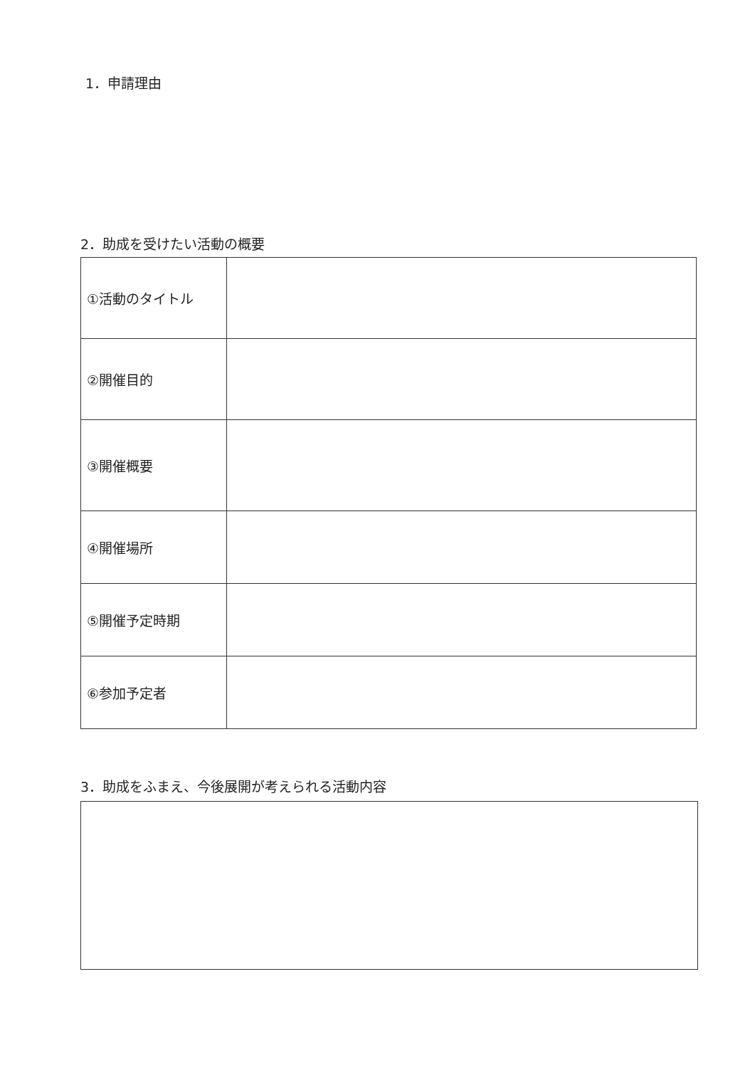1．申請理由
2．助成を受けたい活動の概要
| ①活動のタイトル | |
| ②開催目的 | |
| ③開催概要 | |
| ④開催場所 | |
| ⑤開催予定時期 | |
| ⑥参加予定者 | |
3．助成をふまえ、今後展開が考えられる活動内容